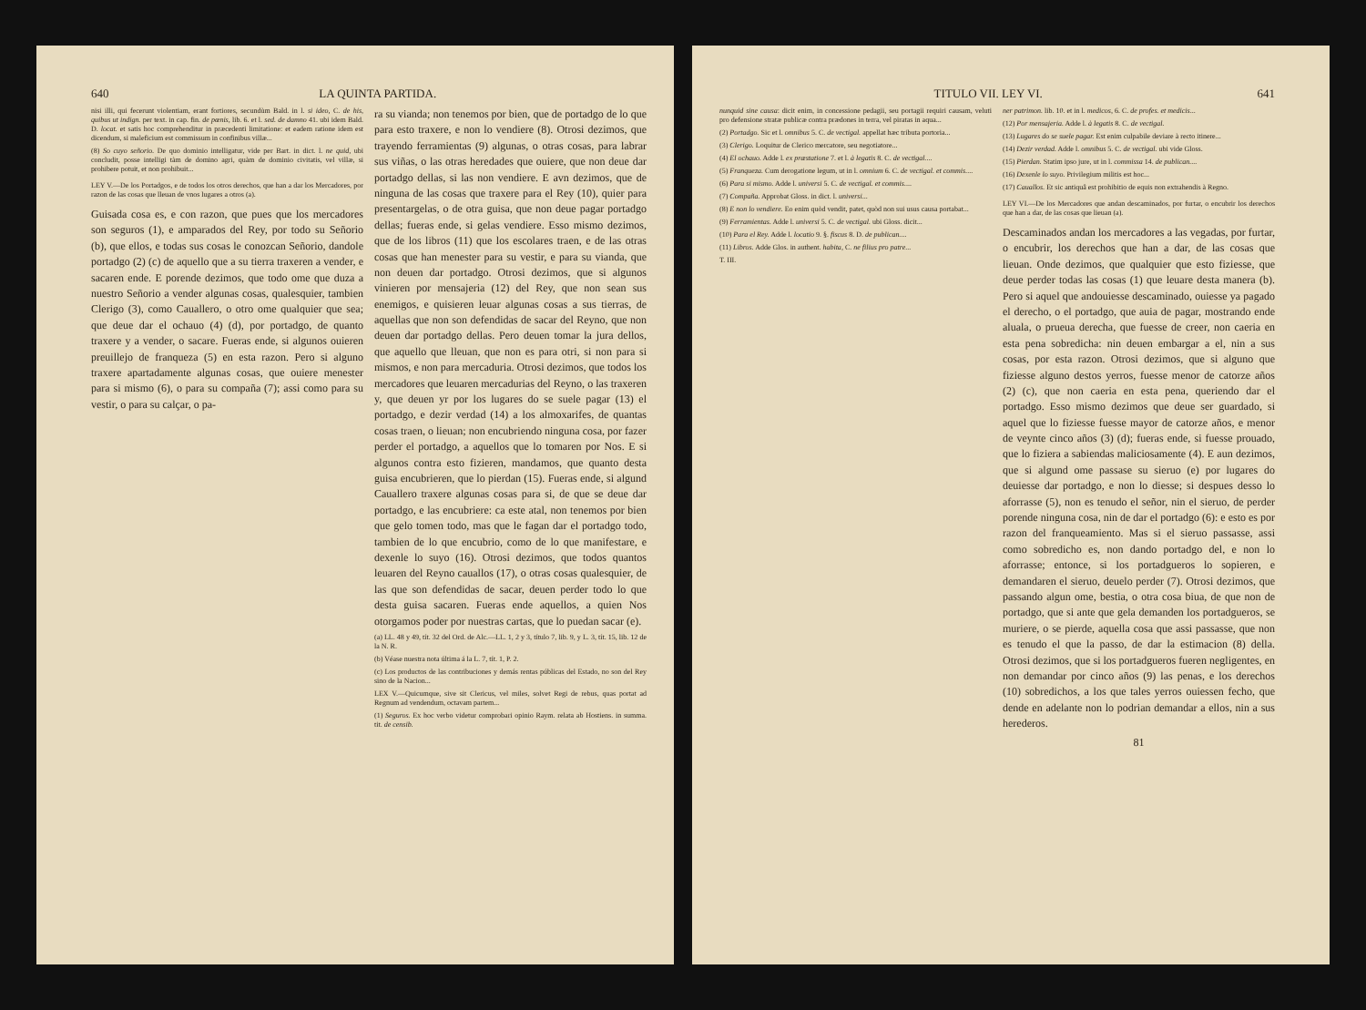640 LA QUINTA PARTIDA.
nisi illi, qui fecerunt violentiam, erant fortiores, secundùm Bald. in l. si ideo, C. de his, quibus ut indign. per text. in cap. fin. de pœnis, lib. 6. et l. sed. de damno 41. ubi idem Bald. D. locat. et satis hoc comprehenditur in præcedenti limitatione: et eadem ratione idem est dicendum, si maleficium est commissum in confinibus villæ...
(8) So cuyo señorio. De quo dominio intelligatur, vide per Bart. in dict. l. ne quid, ubi concludit, posse intelligi tàm de domino agri, quàm de dominio civitatis, vel villæ, si prohibere potuit, et non prohibuit...
LEY V.—De los Portadgos, e de todos los otros derechos, que han a dar los Mercadores, por razon de las cosas que lleuan de vnos lugares a otros (a).
Guisada cosa es, e con razon, que pues que los mercadores son seguros (1), e amparados del Rey, por todo su Señorio (b), que ellos, e todas sus cosas le conozcan Señorio, dandole portadgo (2) (c) de aquello que a su tierra traxeren a vender, e sacaren ende. E porende dezimos, que todo ome que duza a nuestro Señorio a vender algunas cosas, qualesquier, tambien Clerigo (3), como Cauallero, o otro ome qualquier que sea; que deue dar el ochauo (4) (d), por portadgo, de quanto traxere y a vender, o sacare. Fueras ende, si algunos ouieren preuillejo de franqueza (5) en esta razon. Pero si alguno traxere apartadamente algunas cosas, que ouiere menester para si mismo (6), o para su compaña (7); assi como para su vestir, o para su calçar, o pa-
ra su vianda; non tenemos por bien, que de portadgo de lo que para esto traxere, e non lo vendiere (8). Otrosi dezimos, que trayendo ferramientas (9) algunas, o otras cosas, para labrar sus viñas, o las otras heredades que ouiere, que non deue dar portadgo dellas, si las non vendiere. E avn dezimos, que de ninguna de las cosas que traxere para el Rey (10), quier para presentargelas, o de otra guisa, que non deue pagar portadgo dellas; fueras ende, si gelas vendiere. Esso mismo dezimos, que de los libros (11) que los escolares traen, e de las otras cosas que han menester para su vestir, e para su vianda, que non deuen dar portadgo. Otrosi dezimos, que si algunos vinieren por mensajeria (12) del Rey, que non sean sus enemigos, e quisieren leuar algunas cosas a sus tierras, de aquellas que non son defendidas de sacar del Reyno, que non deuen dar portadgo dellas. Pero deuen tomar la jura dellos, que aquello que lleuan, que non es para otri, si non para si mismos, e non para mercaduria. Otrosi dezimos, que todos los mercadores que leuaren mercadurias del Reyno, o las traxeren y, que deuen yr por los lugares do se suele pagar (13) el portadgo, e dezir verdad (14) a los almoxarifes, de quantas cosas traen, o lieuan; non encubriendo ninguna cosa, por fazer perder el portadgo, a aquellos que lo tomaren por Nos. E si algunos contra esto fizieren, mandamos, que quanto desta guisa encubrieren, que lo pierdan (15). Fueras ende, si algund Cauallero traxere algunas cosas para si, de que se deue dar portadgo, e las encubriere: ca este atal, non tenemos por bien que gelo tomen todo, mas que le fagan dar el portadgo todo, tambien de lo que encubrio, como de lo que manifestare, e dexenle lo suyo (16). Otrosi dezimos, que todos quantos leuaren del Reyno cauallos (17), o otras cosas qualesquier, de las que son defendidas de sacar, deuen perder todo lo que desta guisa sacaren. Fueras ende aquellos, a quien Nos otorgamos poder por nuestras cartas, que lo puedan sacar (e).
(a) LL. 48 y 49, tít. 32 del Ord. de Alc.—LL. 1, 2 y 3, título 7, lib. 9, y L. 3, tít. 15, lib. 12 de la N. R.
(b) Véase nuestra nota última á la L. 7, tít. 1, P. 2.
(c) Los productos de las contribuciones y demás rentas públicas del Estado, no son del Rey sino de la Nacion...
LEX V.—Quicumque, sive sit Clericus, vel miles, solvet Regi de rebus, quas portat ad Regnum ad vendendum, octavam partem...
(1) Seguros. Ex hoc verbo videtur comprobari opinio Raym. relata ab Hostiens. in summa. tit. de censib.
TITULO VII. LEY VI. 641
nunquid sine causa: dicit enim, in concessione pedagii, seu portagii requiri causam, veluti pro defensione stratæ publicæ contra prædones in terra, vel piratas in aqua...
(2) Portadgo. Sic et l. omnibus 5. C. de vectigal. appellat hæc tributa portoria...
(3) Clerigo. Loquitur de Clerico mercatore, seu negotiatore...
(4) El ochauo. Adde l. ex præstatione 7. et l. à legatis 8. C. de vectigal....
(5) Franqueza. Cum derogatione legum, ut in l. omnium 6. C. de vectigal. et commis....
(6) Para si mismo. Adde l. universi 5. C. de vectigal. et commis....
(7) Compaña. Approbat Gloss. in dict. l. universi...
(8) E non lo vendiere. Eo enim quòd vendit, patet, quòd non sui usus causa portabat...
(9) Ferramientas. Adde l. universi 5. C. de vectigal. ubi Gloss. dicit...
(10) Para el Rey. Adde l. locatio 9. §. fiscus 8. D. de publican....
(11) Libros. Adde Glos. in authent. habita, C. ne filius pro patre...
T. III.
ner patrimon. lib. 10. et in l. medicos, 6. C. de profes. et medicis...
(12) Por mensajeria. Adde l. à legatis 8. C. de vectigal.
(13) Lugares do se suele pagar. Est enim culpabile deviare à recto itinere...
(14) Dezir verdad. Adde l. omnibus 5. C. de vectigal. ubi vide Gloss.
(15) Pierdan. Statim ipso jure, ut in l. commissa 14. de publican....
(16) Dexenle lo suyo. Privilegium militis est hoc...
(17) Cauallos. Et sic antiquâ est prohibitio de equis non extrahendis à Regno.
LEY VI.—De los Mercadores que andan descaminados, por furtar, o encubrir los derechos que han a dar, de las cosas que lieuan (a).
Descaminados andan los mercadores a las vegadas, por furtar, o encubrir, los derechos que han a dar, de las cosas que lieuan. Onde dezimos, que qualquier que esto fiziesse, que deue perder todas las cosas (1) que leuare desta manera (b). Pero si aquel que andouiesse descaminado, ouiesse ya pagado el derecho, o el portadgo, que auia de pagar, mostrando ende aluala, o prueua derecha, que fuesse de creer, non caeria en esta pena sobredicha: nin deuen embargar a el, nin a sus cosas, por esta razon. Otrosi dezimos, que si alguno que fiziesse alguno destos yerros, fuesse menor de catorze años (2) (c), que non caeria en esta pena, queriendo dar el portadgo. Esso mismo dezimos que deue ser guardado, si aquel que lo fiziesse fuesse mayor de catorze años, e menor de veynte cinco años (3) (d); fueras ende, si fuesse prouado, que lo fiziera a sabiendas maliciosamente (4). E aun dezimos, que si algund ome passase su sieruo (e) por lugares do deuiesse dar portadgo, e non lo diesse; si despues desso lo aforrasse (5), non es tenudo el señor, nin el sieruo, de perder porende ninguna cosa, nin de dar el portadgo (6): e esto es por razon del franqueamiento. Mas si el sieruo passasse, assi como sobredicho es, non dando portadgo del, e non lo aforrasse; entonce, si los portadgueros lo sopieren, e demandaren el sieruo, deuelo perder (7). Otrosi dezimos, que passando algun ome, bestia, o otra cosa biua, de que non de portadgo, que si ante que gela demanden los portadgueros, se muriere, o se pierde, aquella cosa que assi passasse, que non es tenudo el que la passo, de dar la estimacion (8) della. Otrosi dezimos, que si los portadgueros fueren negligentes, en non demandar por cinco años (9) las penas, e los derechos (10) sobredichos, a los que tales yerros ouiessen fecho, que dende en adelante non lo podrian demandar a ellos, nin a sus herederos.
81